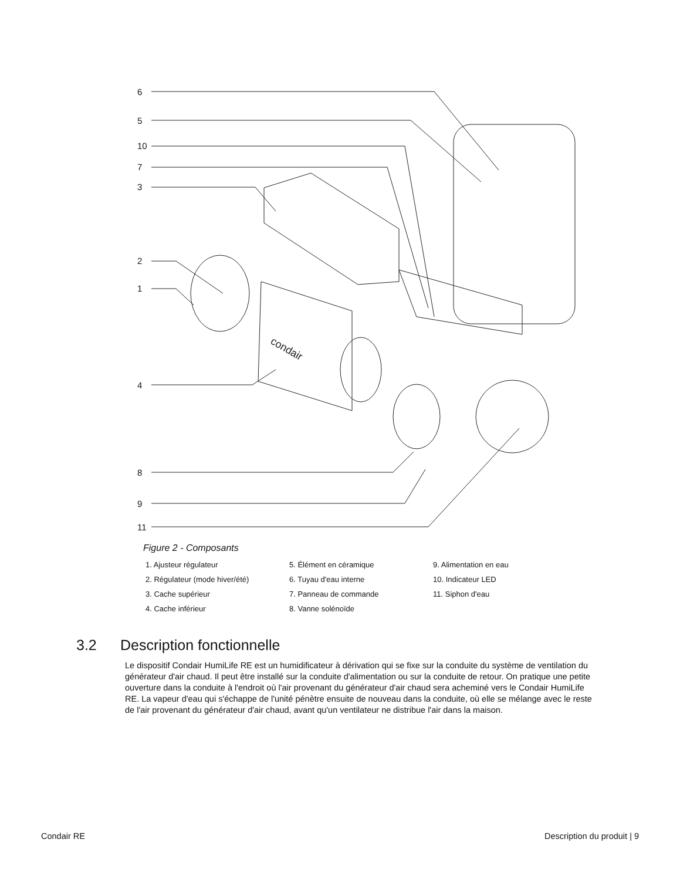6
5
10
7
3
2
1
4
8
9
11
condair
Figure 2 - Composants
1. Ajusteur régulateur
5. Élément en céramique
9. Alimentation en eau
2. Régulateur (mode hiver/été)
6. Tuyau d'eau interne
10. Indicateur LED
3. Cache supérieur
7. Panneau de commande
11. Siphon d'eau
4. Cache inférieur
8. Vanne solénoïde
3.2 Description fonctionnelle
Le dispositif Condair HumiLife RE est un humidificateur à dérivation qui se fixe sur la conduite du système de ventilation du générateur d'air chaud. Il peut être installé sur la conduite d'alimentation ou sur la conduite de retour. On pratique une petite ouverture dans la conduite à l'endroit où l'air provenant du générateur d'air chaud sera acheminé vers le Condair HumiLife RE. La vapeur d'eau qui s'échappe de l'unité pénètre ensuite de nouveau dans la conduite, où elle se mélange avec le reste de l'air provenant du générateur d'air chaud, avant qu'un ventilateur ne distribue l'air dans la maison.
Condair RE Description du produit | 9